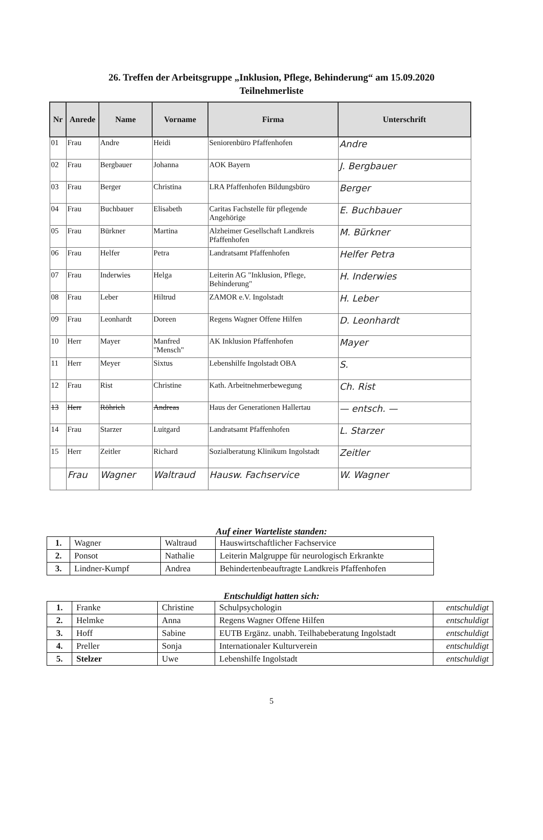26. Treffen der Arbeitsgruppe „Inklusion, Pflege, Behinderung“ am 15.09.2020
Teilnehmerliste
| Nr | Anrede | Name | Vorname | Firma | Unterschrift |
| --- | --- | --- | --- | --- | --- |
| 01 | Frau | Andre | Heidi | Seniorenbüro Pfaffenhofen | Andre |
| 02 | Frau | Bergbauer | Johanna | AOK Bayern | J. Bergbauer |
| 03 | Frau | Berger | Christina | LRA Pfaffenhofen Bildungsbüro | Berger |
| 04 | Frau | Buchbauer | Elisabeth | Caritas Fachstelle für pflegende Angehörige | E. Buchbauer |
| 05 | Frau | Bürkner | Martina | Alzheimer Gesellschaft Landkreis Pfaffenhofen | M. Bürkner |
| 06 | Frau | Helfer | Petra | Landratsamt Pfaffenhofen | Helfer Petra |
| 07 | Frau | Inderwies | Helga | Leiterin AG "Inklusion, Pflege, Behinderung" | H. Inderwies |
| 08 | Frau | Leber | Hiltrud | ZAMOR e.V. Ingolstadt | H. Leber |
| 09 | Frau | Leonhardt | Doreen | Regens Wagner Offene Hilfen | D. Leonhardt |
| 10 | Herr | Mayer | Manfred "Mensch" | AK Inklusion Pfaffenhofen | Mayer |
| 11 | Herr | Meyer | Sixtus | Lebenshilfe Ingolstadt OBA | S. |
| 12 | Frau | Rist | Christine | Kath. Arbeitnehmerbewegung | Ch. Rist |
| 13 | Herr | Röhrich | Andreas | Haus der Generationen Hallertau | — entsch. — |
| 14 | Frau | Starzer | Luitgard | Landratsamt Pfaffenhofen | L. Starzer |
| 15 | Herr | Zeitler | Richard | Sozialberatung Klinikum Ingolstadt | Zeitler |
| | Frau | Wagner | Waltraud | Hausw. Fachservice | W. Wagner |
Auf einer Warteliste standen:
| 1. | Wagner | Waltraud | Hauswirtschaftlicher Fachservice |
| 2. | Ponsot | Nathalie | Leiterin Malgruppe für neurologisch Erkrankte |
| 3. | Lindner-Kumpf | Andrea | Behindertenbeauftragte Landkreis Pfaffenhofen |
Entschuldigt hatten sich:
| 1. | Franke | Christine | Schulpsychologin | entschuldigt |
| 2. | Helmke | Anna | Regens Wagner Offene Hilfen | entschuldigt |
| 3. | Hoff | Sabine | EUTB Ergänz. unabh. Teilhabeberatung Ingolstadt | entschuldigt |
| 4. | Preller | Sonja | Internationaler Kulturverein | entschuldigt |
| 5. | Stelzer | Uwe | Lebenshilfe Ingolstadt | entschuldigt |
5